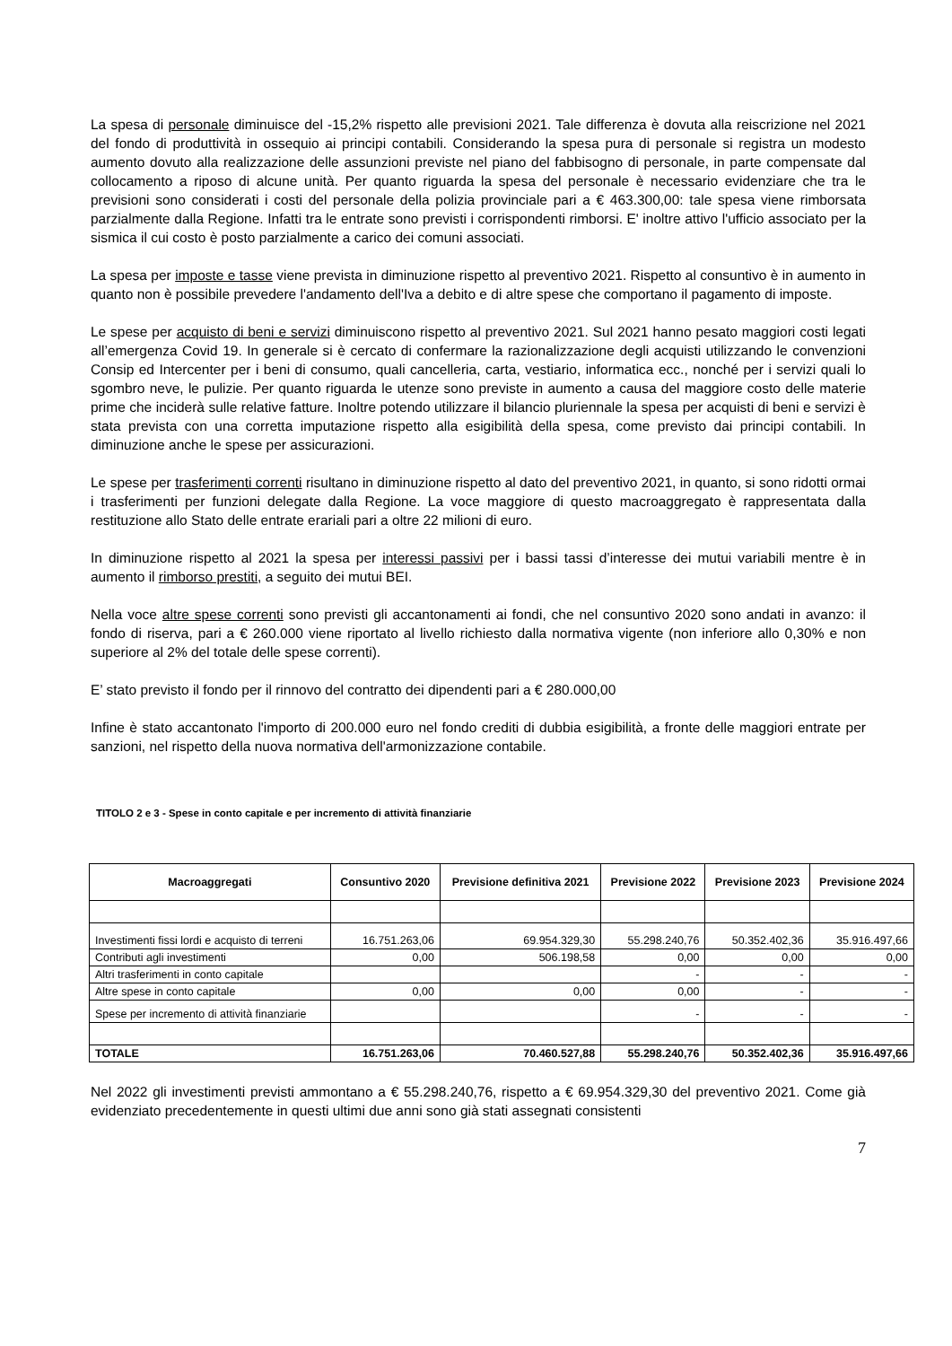La spesa di personale diminuisce del -15,2% rispetto alle previsioni 2021. Tale differenza è dovuta alla reiscrizione nel 2021 del fondo di produttività in ossequio ai principi contabili. Considerando la spesa pura di personale si registra un modesto aumento dovuto alla realizzazione delle assunzioni previste nel piano del fabbisogno di personale, in parte compensate dal collocamento a riposo di alcune unità. Per quanto riguarda la spesa del personale è necessario evidenziare che tra le previsioni sono considerati i costi del personale della polizia provinciale pari a € 463.300,00: tale spesa viene rimborsata parzialmente dalla Regione. Infatti tra le entrate sono previsti i corrispondenti rimborsi. E' inoltre attivo l'ufficio associato per la sismica il cui costo è posto parzialmente a carico dei comuni associati.
La spesa per imposte e tasse viene prevista in diminuzione rispetto al preventivo 2021. Rispetto al consuntivo è in aumento in quanto non è possibile prevedere l'andamento dell'Iva a debito e di altre spese che comportano il pagamento di imposte.
Le spese per acquisto di beni e servizi diminuiscono rispetto al preventivo 2021. Sul 2021 hanno pesato maggiori costi legati all’emergenza Covid 19. In generale si è cercato di confermare la razionalizzazione degli acquisti utilizzando le convenzioni Consip ed Intercenter per i beni di consumo, quali cancelleria, carta, vestiario, informatica ecc., nonché per i servizi quali lo sgombro neve, le pulizie. Per quanto riguarda le utenze sono previste in aumento a causa del maggiore costo delle materie prime che inciderà sulle relative fatture. Inoltre potendo utilizzare il bilancio pluriennale la spesa per acquisti di beni e servizi è stata prevista con una corretta imputazione rispetto alla esigibilità della spesa, come previsto dai principi contabili. In diminuzione anche le spese per assicurazioni.
Le spese per trasferimenti correnti risultano in diminuzione rispetto al dato del preventivo 2021, in quanto, si sono ridotti ormai i trasferimenti per funzioni delegate dalla Regione. La voce maggiore di questo macroaggregato è rappresentata dalla restituzione allo Stato delle entrate erariali pari a oltre 22 milioni di euro.
In diminuzione rispetto al 2021 la spesa per interessi passivi per i bassi tassi d’interesse dei mutui variabili mentre è in aumento il rimborso prestiti, a seguito dei mutui BEI.
Nella voce altre spese correnti sono previsti gli accantonamenti ai fondi, che nel consuntivo 2020 sono andati in avanzo: il fondo di riserva, pari a € 260.000 viene riportato al livello richiesto dalla normativa vigente (non inferiore allo 0,30% e non superiore al 2% del totale delle spese correnti).
E’ stato previsto il fondo per il rinnovo del contratto dei dipendenti pari a € 280.000,00
Infine è stato accantonato l'importo di 200.000 euro nel fondo crediti di dubbia esigibilità, a fronte delle maggiori entrate per sanzioni, nel rispetto della nuova normativa dell'armonizzazione contabile.
TITOLO 2 e 3 - Spese in conto capitale e per incremento di attività finanziarie
| Macroaggregati | Consuntivo 2020 | Previsione definitiva 2021 | Previsione 2022 | Previsione 2023 | Previsione 2024 |
| --- | --- | --- | --- | --- | --- |
| Investimenti fissi lordi e acquisto di terreni | 16.751.263,06 | 69.954.329,30 | 55.298.240,76 | 50.352.402,36 | 35.916.497,66 |
| Contributi agli investimenti | 0,00 | 506.198,58 | 0,00 | 0,00 | 0,00 |
| Altri trasferimenti in conto capitale | | | - | - | - |
| Altre spese in conto capitale | 0,00 | 0,00 | 0,00 | - | - |
| Spese per incremento di attività finanziarie | | | - | - | - |
| TOTALE | 16.751.263,06 | 70.460.527,88 | 55.298.240,76 | 50.352.402,36 | 35.916.497,66 |
Nel 2022 gli investimenti previsti ammontano a € 55.298.240,76, rispetto a € 69.954.329,30 del preventivo 2021. Come già evidenziato precedentemente in questi ultimi due anni sono già stati assegnati consistenti
7